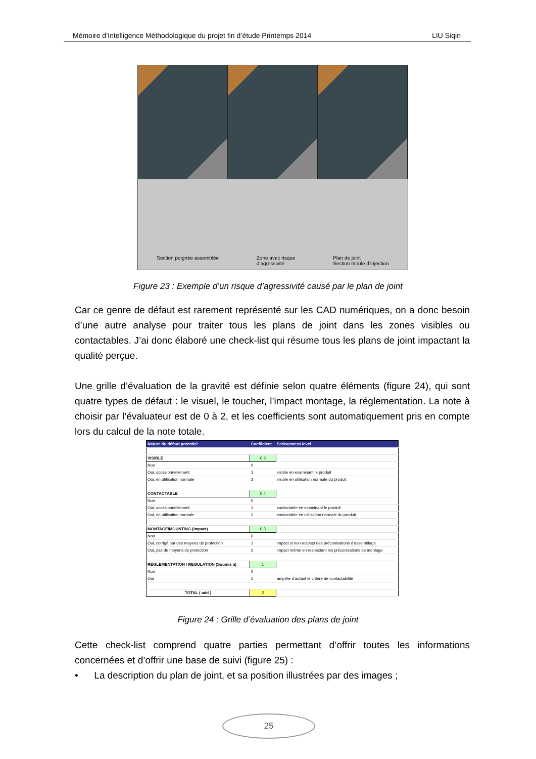Mémoire d’Intelligence Méthodologique du projet fin d’étude Printemps 2014 LIU Siqin
Section poignée assemblée Zone avec risque
d’agressivité Plan de joint
Section moule d’injection
Figure 23 : Exemple d’un risque d’agressivité causé par le plan de joint
Car ce genre de défaut est rarement représenté sur les CAD numériques, on a donc besoin d’une autre analyse pour traiter tous les plans de joint dans les zones visibles ou contactables. J’ai donc élaboré une check-list qui résume tous les plans de joint impactant la qualité perçue.
Une grille d’évaluation de la gravité est définie selon quatre éléments (figure 24), qui sont quatre types de défaut : le visuel, le toucher, l’impact montage, la réglementation. La note à choisir par l’évaluateur est de 0 à 2, et les coefficients sont automatiquement pris en compte lors du calcul de la note totale.
| Nature du défaut potentiel | Coefficient | Seriousness level |
| --- | --- | --- |
| VISIBLE | 0,3 | |
| Non | 0 | |
| Oui, occasionnellement | 1 | visible en examinant le produit |
| Oui, en utilisation normale | 2 | visible en utilisation normale du produit |
| CONTACTABLE | 0,4 | |
| Non | 0 | |
| Oui, occasionnellement | 1 | contactable en examinant le produit |
| Oui, en utilisation normale | 2 | contactable en utilisation normale du produit |
| MONTAGE/MOUNTING (Impact) | 0,3 | |
| Non | 0 | |
| Oui, corrigé par des moyens de protection | 1 | impact si non respect des préconisations d'assemblage |
| Oui, pas de moyens de protection | 2 | impact même en respectant les préconisations de montage |
| REGLEMENTATION / REGULATION (Soumis à) | 1 | |
| Non | 0 | |
| Oui | 1 | amplifie d'autant le critère de contactabilité |
| TOTAL ( add ) | 2 | |
Figure 24 : Grille d’évaluation des plans de joint
Cette check-list comprend quatre parties permettant d’offrir toutes les informations concernées et d’offrir une base de suivi (figure 25) :
• La description du plan de joint, et sa position illustrées par des images ;
25